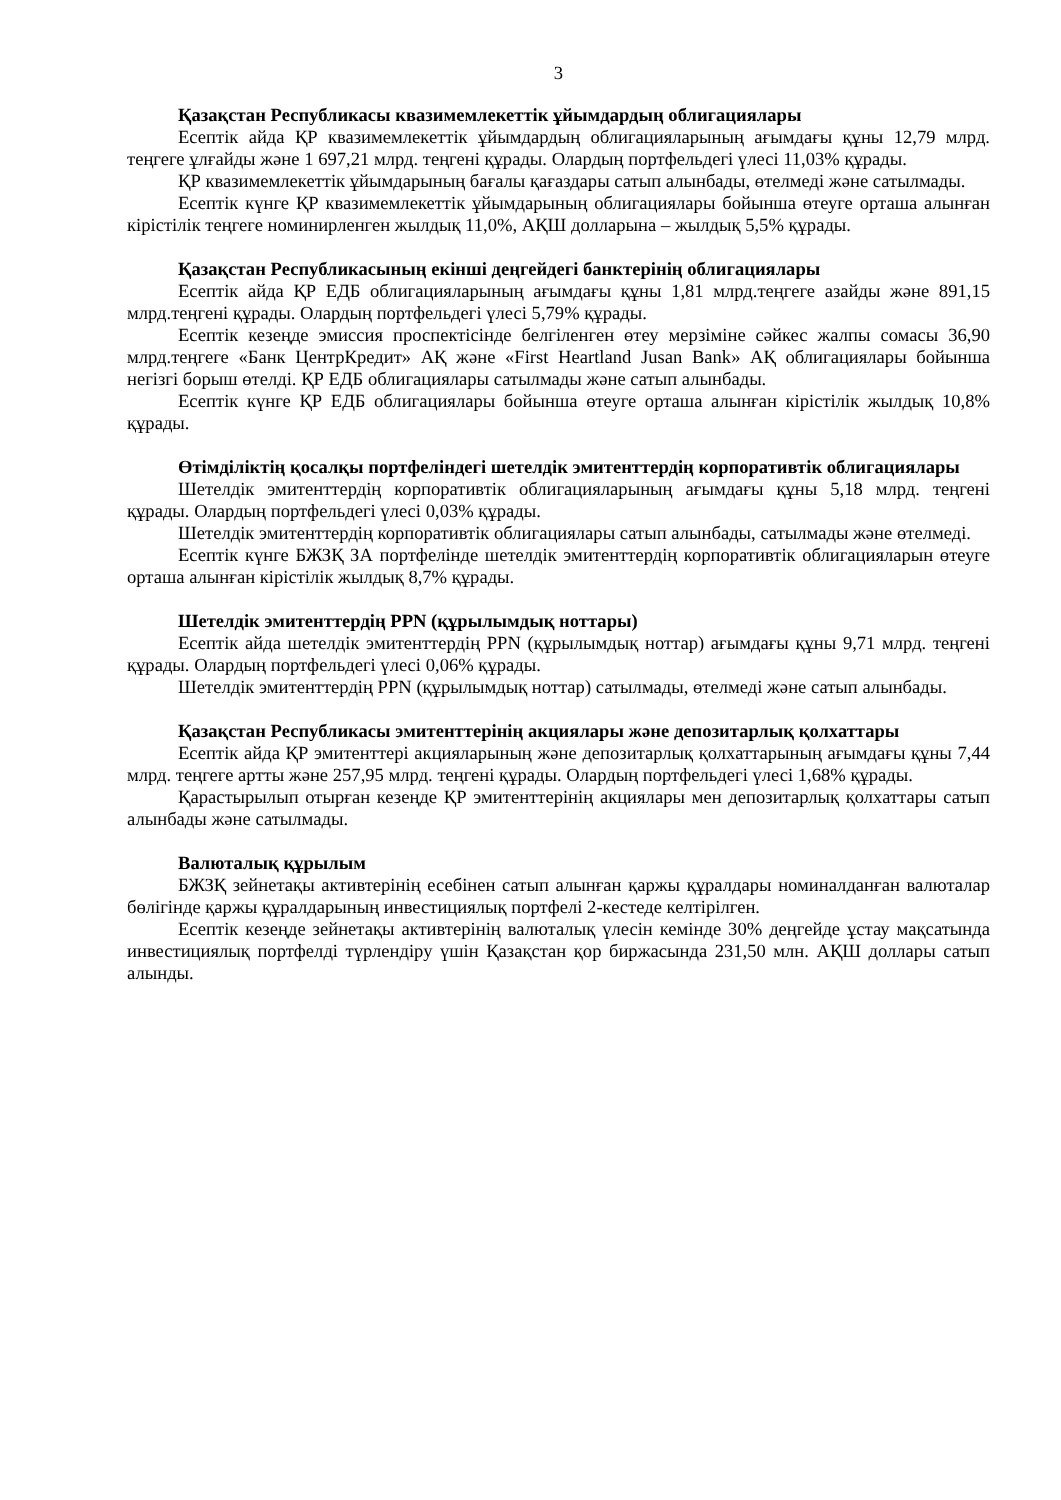3
Қазақстан Республикасы квазимемлекеттік ұйымдардың облигациялары
Есептік айда ҚР квазимемлекеттік ұйымдардың облигацияларының ағымдағы құны 12,79 млрд. теңгеге ұлғайды және 1 697,21 млрд. теңгені құрады. Олардың портфельдегі үлесі 11,03% құрады.
ҚР квазимемлекеттік ұйымдарының бағалы қағаздары сатып алынбады, өтелмеді және сатылмады.
Есептік күнге ҚР квазимемлекеттік ұйымдарының облигациялары бойынша өтеуге орташа алынған кірістілік теңгеге номинирленген жылдық 11,0%, АҚШ долларына – жылдық 5,5% құрады.
Қазақстан Республикасының екінші деңгейдегі банктерінің облигациялары
Есептік айда ҚР ЕДБ облигацияларының ағымдағы құны 1,81 млрд.теңгеге азайды және 891,15 млрд.теңгені құрады. Олардың портфельдегі үлесі 5,79% құрады.
Есептік кезеңде эмиссия проспектісінде белгіленген өтеу мерзіміне сәйкес жалпы сомасы 36,90 млрд.теңгеге «Банк ЦентрКредит» АҚ және «First Heartland Jusan Bank» АҚ облигациялары бойынша негізгі борыш өтелді. ҚР ЕДБ облигациялары сатылмады және сатып алынбады.
Есептік күнге ҚР ЕДБ облигациялары бойынша өтеуге орташа алынған кірістілік жылдық 10,8% құрады.
Өтімділіктің қосалқы портфеліндегі шетелдік эмитенттердің корпоративтік облигациялары
Шетелдік эмитенттердің корпоративтік облигацияларының ағымдағы құны 5,18 млрд. теңгені құрады. Олардың портфельдегі үлесі 0,03% құрады.
Шетелдік эмитенттердің корпоративтік облигациялары сатып алынбады, сатылмады және өтелмеді.
Есептік күнге БЖЗҚ ЗА портфелінде шетелдік эмитенттердің корпоративтік облигацияларын өтеуге орташа алынған кірістілік жылдық 8,7% құрады.
Шетелдік эмитенттердің PPN (құрылымдық ноттары)
Есептік айда шетелдік эмитенттердің PPN (құрылымдық ноттар) ағымдағы құны 9,71 млрд. теңгені құрады. Олардың портфельдегі үлесі 0,06% құрады.
Шетелдік эмитенттердің PPN (құрылымдық ноттар) сатылмады, өтелмеді және сатып алынбады.
Қазақстан Республикасы эмитенттерінің акциялары және депозитарлық қолхаттары
Есептік айда ҚР эмитенттері акцияларының және депозитарлық қолхаттарының ағымдағы құны 7,44 млрд. теңгеге артты және 257,95 млрд. теңгені құрады. Олардың портфельдегі үлесі 1,68% құрады.
Қарастырылып отырған кезеңде ҚР эмитенттерінің акциялары мен депозитарлық қолхаттары сатып алынбады және сатылмады.
Валюталық құрылым
БЖЗҚ зейнетақы активтерінің есебінен сатып алынған қаржы құралдары номиналданған валюталар бөлігінде қаржы құралдарының инвестициялық портфелі 2-кестеде келтірілген.
Есептік кезеңде зейнетақы активтерінің валюталық үлесін кемінде 30% деңгейде ұстау мақсатында инвестициялық портфелді түрлендіру үшін Қазақстан қор биржасында 231,50 млн. АҚШ доллары сатып алынды.